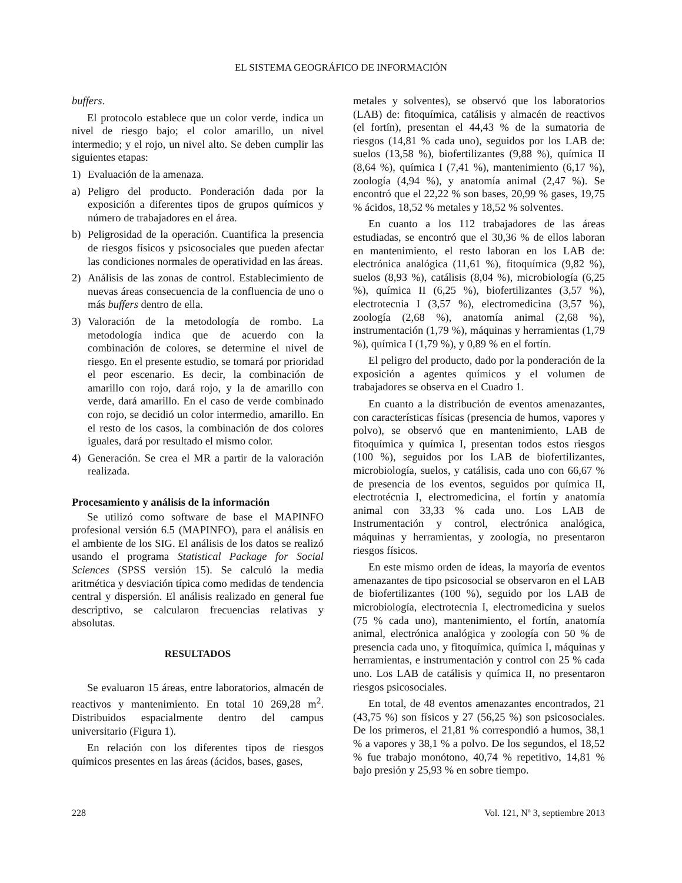EL SISTEMA GEOGRÁFICO DE INFORMACIÓN
buffers.
El protocolo establece que un color verde, indica un nivel de riesgo bajo; el color amarillo, un nivel intermedio; y el rojo, un nivel alto. Se deben cumplir las siguientes etapas:
1) Evaluación de la amenaza.
a) Peligro del producto. Ponderación dada por la exposición a diferentes tipos de grupos químicos y número de trabajadores en el área.
b) Peligrosidad de la operación. Cuantifica la presencia de riesgos físicos y psicosociales que pueden afectar las condiciones normales de operatividad en las áreas.
2) Análisis de las zonas de control. Establecimiento de nuevas áreas consecuencia de la confluencia de uno o más buffers dentro de ella.
3) Valoración de la metodología de rombo. La metodología indica que de acuerdo con la combinación de colores, se determine el nivel de riesgo. En el presente estudio, se tomará por prioridad el peor escenario. Es decir, la combinación de amarillo con rojo, dará rojo, y la de amarillo con verde, dará amarillo. En el caso de verde combinado con rojo, se decidió un color intermedio, amarillo. En el resto de los casos, la combinación de dos colores iguales, dará por resultado el mismo color.
4) Generación. Se crea el MR a partir de la valoración realizada.
Procesamiento y análisis de la información
Se utilizó como software de base el MAPINFO profesional versión 6.5 (MAPINFO), para el análisis en el ambiente de los SIG. El análisis de los datos se realizó usando el programa Statistical Package for Social Sciences (SPSS versión 15). Se calculó la media aritmética y desviación típica como medidas de tendencia central y dispersión. El análisis realizado en general fue descriptivo, se calcularon frecuencias relativas y absolutas.
RESULTADOS
Se evaluaron 15 áreas, entre laboratorios, almacén de reactivos y mantenimiento. En total 10 269,28 m<sup>2</sup>. Distribuidos espacialmente dentro del campus universitario (Figura 1).
En relación con los diferentes tipos de riesgos químicos presentes en las áreas (ácidos, bases, gases,
metales y solventes), se observó que los laboratorios (LAB) de: fitoquímica, catálisis y almacén de reactivos (el fortín), presentan el 44,43 % de la sumatoria de riesgos (14,81 % cada uno), seguidos por los LAB de: suelos (13,58 %), biofertilizantes (9,88 %), química II (8,64 %), química I (7,41 %), mantenimiento (6,17 %), zoología (4,94 %), y anatomía animal (2,47 %). Se encontró que el 22,22 % son bases, 20,99 % gases, 19,75 % ácidos, 18,52 % metales y 18,52 % solventes.
En cuanto a los 112 trabajadores de las áreas estudiadas, se encontró que el 30,36 % de ellos laboran en mantenimiento, el resto laboran en los LAB de: electrónica analógica (11,61 %), fitoquímica (9,82 %), suelos (8,93 %), catálisis (8,04 %), microbiología (6,25 %), química II (6,25 %), biofertilizantes (3,57 %), electrotecnia I (3,57 %), electromedicina (3,57 %), zoología (2,68 %), anatomía animal (2,68 %), instrumentación (1,79 %), máquinas y herramientas (1,79 %), química I (1,79 %), y 0,89 % en el fortín.
El peligro del producto, dado por la ponderación de la exposición a agentes químicos y el volumen de trabajadores se observa en el Cuadro 1.
En cuanto a la distribución de eventos amenazantes, con características físicas (presencia de humos, vapores y polvo), se observó que en mantenimiento, LAB de fitoquímica y química I, presentan todos estos riesgos (100 %), seguidos por los LAB de biofertilizantes, microbiología, suelos, y catálisis, cada uno con 66,67 % de presencia de los eventos, seguidos por química II, electrotécnia I, electromedicina, el fortín y anatomía animal con 33,33 % cada uno. Los LAB de Instrumentación y control, electrónica analógica, máquinas y herramientas, y zoología, no presentaron riesgos físicos.
En este mismo orden de ideas, la mayoría de eventos amenazantes de tipo psicosocial se observaron en el LAB de biofertilizantes (100 %), seguido por los LAB de microbiología, electrotecnia I, electromedicina y suelos (75 % cada uno), mantenimiento, el fortín, anatomía animal, electrónica analógica y zoología con 50 % de presencia cada uno, y fitoquímica, química I, máquinas y herramientas, e instrumentación y control con 25 % cada uno. Los LAB de catálisis y química II, no presentaron riesgos psicosociales.
En total, de 48 eventos amenazantes encontrados, 21 (43,75 %) son físicos y 27 (56,25 %) son psicosociales. De los primeros, el 21,81 % correspondió a humos, 38,1 % a vapores y 38,1 % a polvo. De los segundos, el 18,52 % fue trabajo monótono, 40,74 % repetitivo, 14,81 % bajo presión y 25,93 % en sobre tiempo.
228 Vol. 121, Nº 3, septiembre 2013